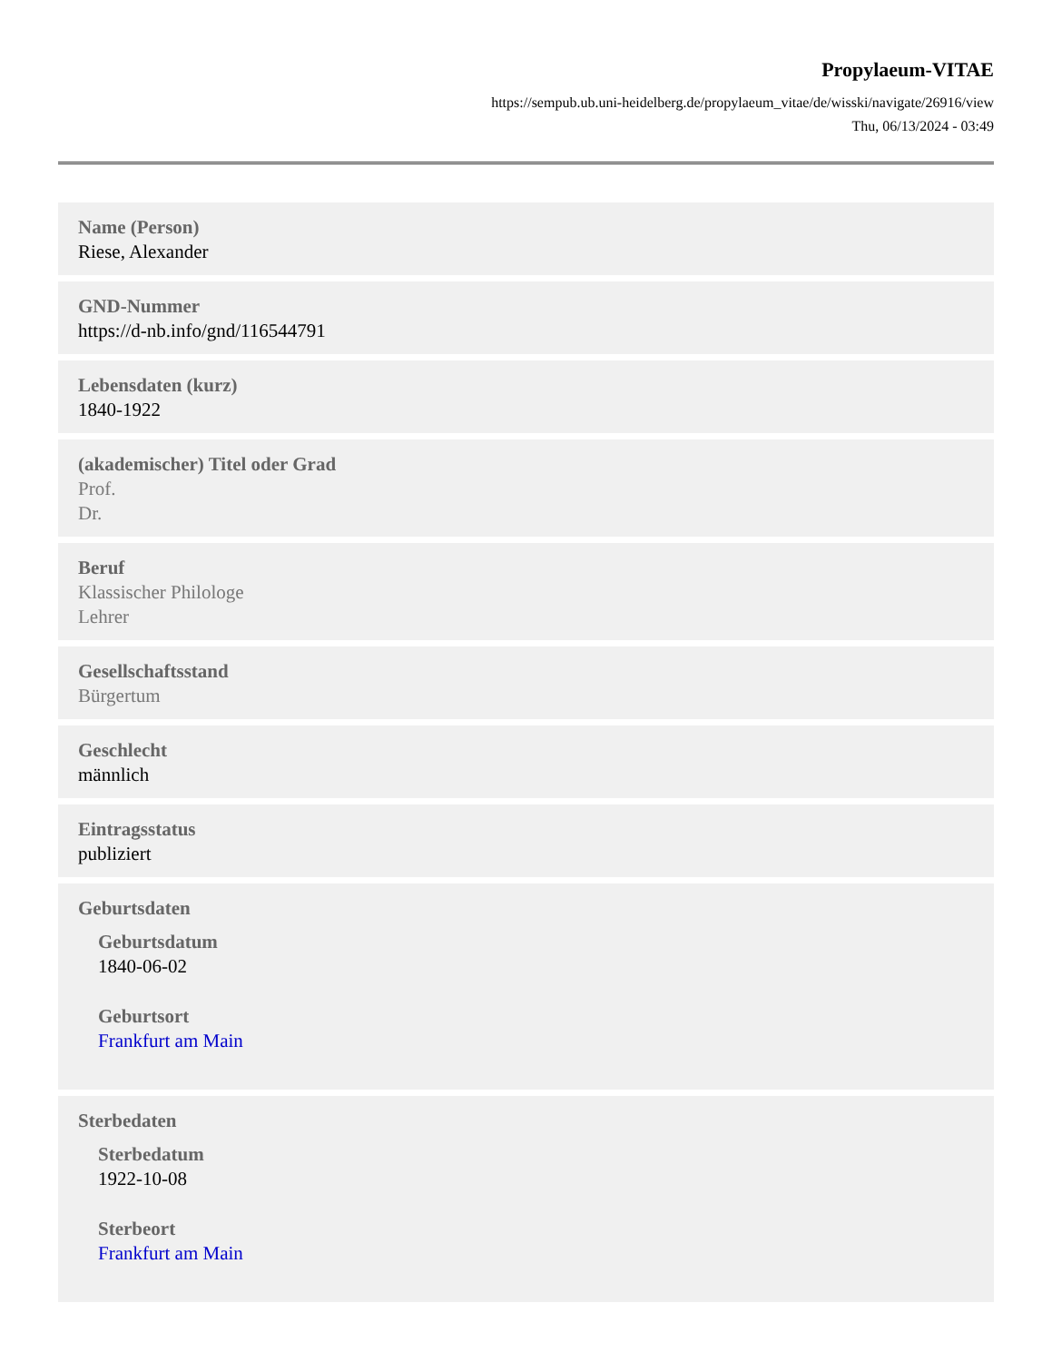Propylaeum-VITAE
https://sempub.ub.uni-heidelberg.de/propylaeum_vitae/de/wisski/navigate/26916/view
Thu, 06/13/2024 - 03:49
Name (Person)
Riese, Alexander
GND-Nummer
https://d-nb.info/gnd/116544791
Lebensdaten (kurz)
1840-1922
(akademischer) Titel oder Grad
Prof.
Dr.
Beruf
Klassischer Philologe
Lehrer
Gesellschaftsstand
Bürgertum
Geschlecht
männlich
Eintragsstatus
publiziert
Geburtsdaten
Geburtsdatum
1840-06-02
Geburtsort
Frankfurt am Main
Sterbedaten
Sterbedatum
1922-10-08
Sterbeort
Frankfurt am Main